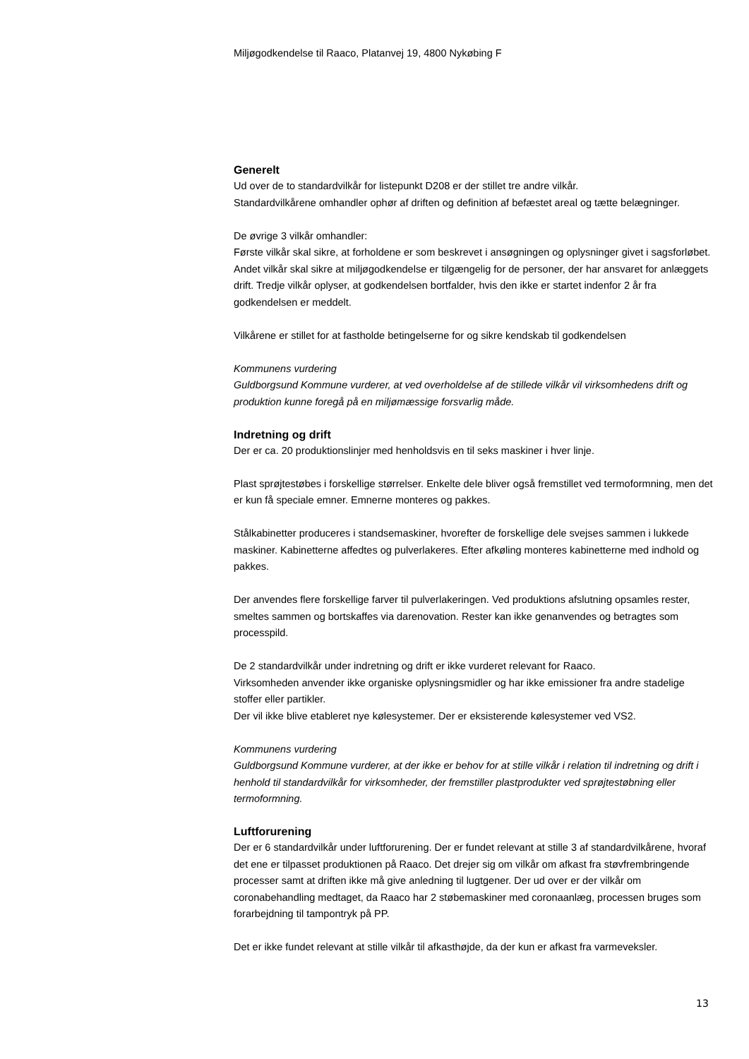Miljøgodkendelse til Raaco, Platanvej 19, 4800 Nykøbing F
Generelt
Ud over de to standardvilkår for listepunkt D208 er der stillet tre andre vilkår.
Standardvilkårene omhandler ophør af driften og definition af befæstet areal og tætte belægninger.
De øvrige 3 vilkår omhandler:
Første vilkår skal sikre, at forholdene er som beskrevet i ansøgningen og oplysninger givet i sagsforløbet. Andet vilkår skal sikre at miljøgodkendelse er tilgængelig for de personer, der har ansvaret for anlæggets drift. Tredje vilkår oplyser, at godkendelsen bortfalder, hvis den ikke er startet indenfor 2 år fra godkendelsen er meddelt.
Vilkårene er stillet for at fastholde betingelserne for og sikre kendskab til godkendelsen
Kommunens vurdering
Guldborgsund Kommune vurderer, at ved overholdelse af de stillede vilkår vil virksomhedens drift og produktion kunne foregå på en miljømæssige forsvarlig måde.
Indretning og drift
Der er ca. 20 produktionslinjer med henholdsvis en til seks maskiner i hver linje.
Plast sprøjtestøbes i forskellige størrelser. Enkelte dele bliver også fremstillet ved termoformning, men det er kun få speciale emner. Emnerne monteres og pakkes.
Stålkabinetter produceres i standsemaskiner, hvorefter de forskellige dele svejses sammen i lukkede maskiner. Kabinetterne affedtes og pulverlakeres. Efter afkøling monteres kabinetterne med indhold og pakkes.
Der anvendes flere forskellige farver til pulverlakeringen. Ved produktions afslutning opsamles rester, smeltes sammen og bortskaffes via darenovation. Rester kan ikke genanvendes og betragtes som processpild.
De 2 standardvilkår under indretning og drift er ikke vurderet relevant for Raaco.
Virksomheden anvender ikke organiske oplysningsmidler og har ikke emissioner fra andre stadelige stoffer eller partikler.
Der vil ikke blive etableret nye kølesystemer. Der er eksisterende kølesystemer ved VS2.
Kommunens vurdering
Guldborgsund Kommune vurderer, at der ikke er behov for at stille vilkår i relation til indretning og drift i henhold til standardvilkår for virksomheder, der fremstiller plastprodukter ved sprøjtestøbning eller termoformning.
Luftforurening
Der er 6 standardvilkår under luftforurening. Der er fundet relevant at stille 3 af standardvilkårene, hvoraf det ene er tilpasset produktionen på Raaco. Det drejer sig om vilkår om afkast fra støvfrembringende processer samt at driften ikke må give anledning til lugtgener. Der ud over er der vilkår om coronabehandling medtaget, da Raaco har 2 støbemaskiner med coronaanlæg, processen bruges som forarbejdning til tampontryk på PP.
Det er ikke fundet relevant at stille vilkår til afkasthøjde, da der kun er afkast fra varmeveksler.
13